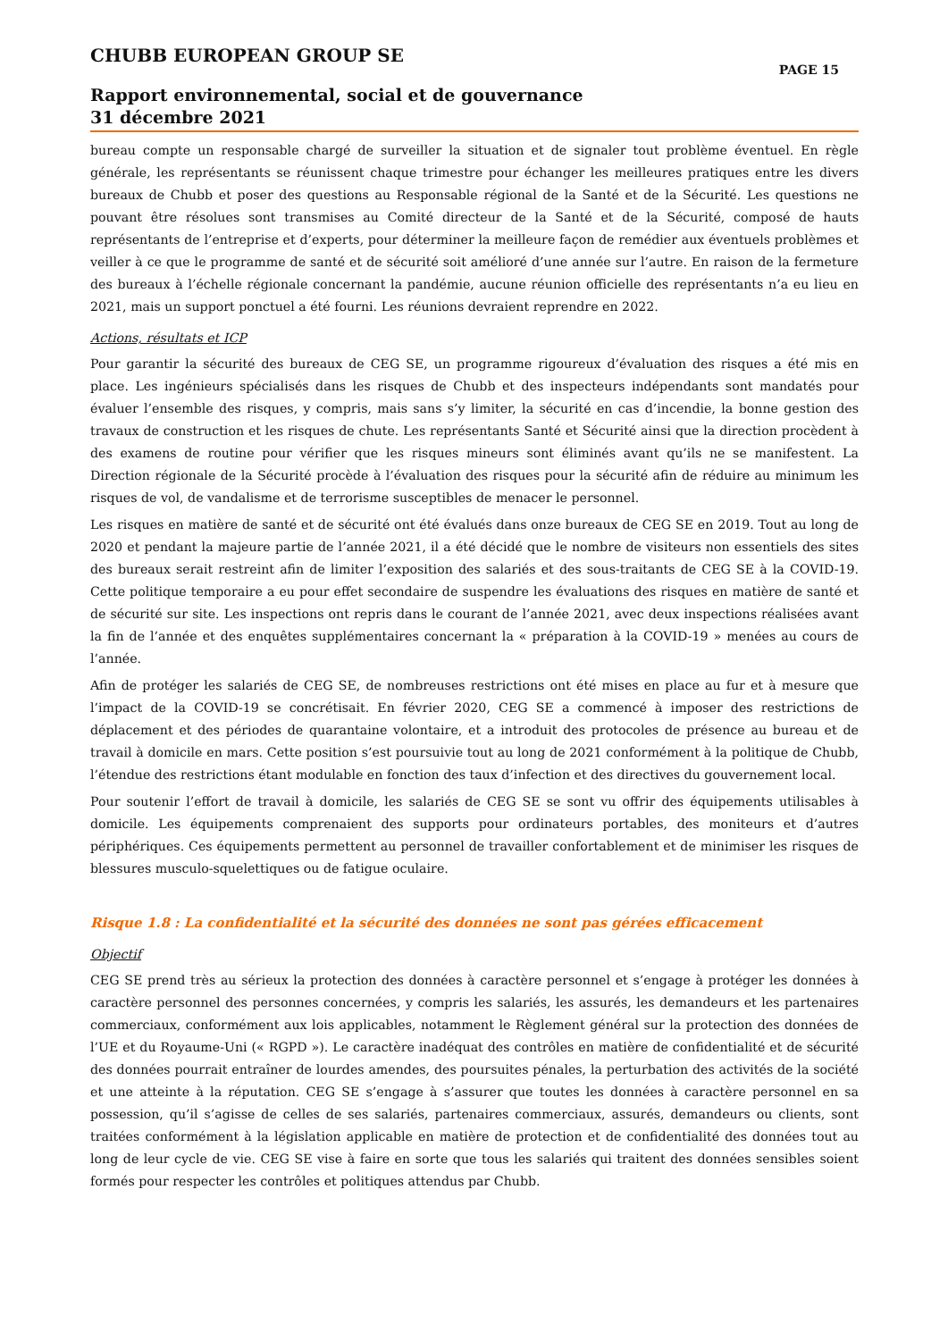CHUBB EUROPEAN GROUP SE
PAGE 15
Rapport environnemental, social et de gouvernance
31 décembre 2021
bureau compte un responsable chargé de surveiller la situation et de signaler tout problème éventuel. En règle générale, les représentants se réunissent chaque trimestre pour échanger les meilleures pratiques entre les divers bureaux de Chubb et poser des questions au Responsable régional de la Santé et de la Sécurité. Les questions ne pouvant être résolues sont transmises au Comité directeur de la Santé et de la Sécurité, composé de hauts représentants de l’entreprise et d’experts, pour déterminer la meilleure façon de remédier aux éventuels problèmes et veiller à ce que le programme de santé et de sécurité soit amélioré d’une année sur l’autre. En raison de la fermeture des bureaux à l’échelle régionale concernant la pandémie, aucune réunion officielle des représentants n’a eu lieu en 2021, mais un support ponctuel a été fourni. Les réunions devraient reprendre en 2022.
Actions, résultats et ICP
Pour garantir la sécurité des bureaux de CEG SE, un programme rigoureux d’évaluation des risques a été mis en place. Les ingénieurs spécialisés dans les risques de Chubb et des inspecteurs indépendants sont mandatés pour évaluer l’ensemble des risques, y compris, mais sans s’y limiter, la sécurité en cas d’incendie, la bonne gestion des travaux de construction et les risques de chute. Les représentants Santé et Sécurité ainsi que la direction procèdent à des examens de routine pour vérifier que les risques mineurs sont éliminés avant qu’ils ne se manifestent. La Direction régionale de la Sécurité procède à l’évaluation des risques pour la sécurité afin de réduire au minimum les risques de vol, de vandalisme et de terrorisme susceptibles de menacer le personnel.
Les risques en matière de santé et de sécurité ont été évalués dans onze bureaux de CEG SE en 2019. Tout au long de 2020 et pendant la majeure partie de l’année 2021, il a été décidé que le nombre de visiteurs non essentiels des sites des bureaux serait restreint afin de limiter l’exposition des salariés et des sous-traitants de CEG SE à la COVID-19. Cette politique temporaire a eu pour effet secondaire de suspendre les évaluations des risques en matière de santé et de sécurité sur site. Les inspections ont repris dans le courant de l’année 2021, avec deux inspections réalisées avant la fin de l’année et des enquêtes supplémentaires concernant la « préparation à la COVID-19 » menées au cours de l’année.
Afin de protéger les salariés de CEG SE, de nombreuses restrictions ont été mises en place au fur et à mesure que l’impact de la COVID-19 se concrétisait. En février 2020, CEG SE a commencé à imposer des restrictions de déplacement et des périodes de quarantaine volontaire, et a introduit des protocoles de présence au bureau et de travail à domicile en mars. Cette position s’est poursuivie tout au long de 2021 conformément à la politique de Chubb, l’étendue des restrictions étant modulable en fonction des taux d’infection et des directives du gouvernement local.
Pour soutenir l’effort de travail à domicile, les salariés de CEG SE se sont vu offrir des équipements utilisables à domicile. Les équipements comprenaient des supports pour ordinateurs portables, des moniteurs et d’autres périphériques. Ces équipements permettent au personnel de travailler confortablement et de minimiser les risques de blessures musculo-squelettiques ou de fatigue oculaire.
Risque 1.8 : La confidentialité et la sécurité des données ne sont pas gérées efficacement
Objectif
CEG SE prend très au sérieux la protection des données à caractère personnel et s’engage à protéger les données à caractère personnel des personnes concernées, y compris les salariés, les assurés, les demandeurs et les partenaires commerciaux, conformément aux lois applicables, notamment le Règlement général sur la protection des données de l’UE et du Royaume-Uni (« RGPD »). Le caractère inadéquat des contrôles en matière de confidentialité et de sécurité des données pourrait entraîner de lourdes amendes, des poursuites pénales, la perturbation des activités de la société et une atteinte à la réputation. CEG SE s’engage à s’assurer que toutes les données à caractère personnel en sa possession, qu’il s’agisse de celles de ses salariés, partenaires commerciaux, assurés, demandeurs ou clients, sont traitées conformément à la législation applicable en matière de protection et de confidentialité des données tout au long de leur cycle de vie. CEG SE vise à faire en sorte que tous les salariés qui traitent des données sensibles soient formés pour respecter les contrôles et politiques attendus par Chubb.